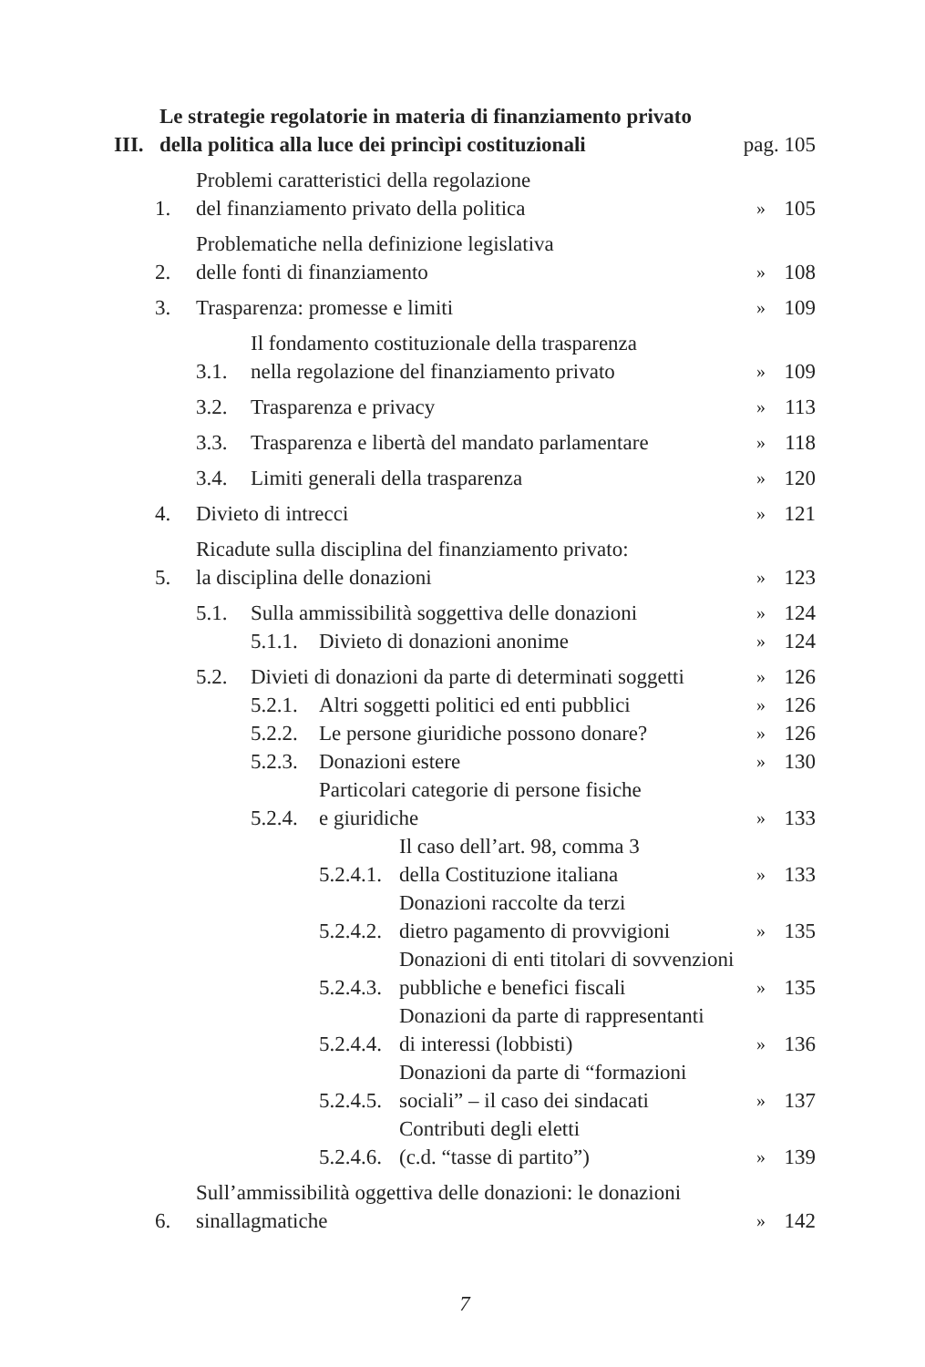III. Le strategie regolatorie in materia di finanziamento privato
della politica alla luce dei princìpi costituzionali pag. 105
1. Problemi caratteristici della regolazione
del finanziamento privato della politica » 105
2. Problematiche nella definizione legislativa
delle fonti di finanziamento » 108
3. Trasparenza: promesse e limiti » 109
3.1. Il fondamento costituzionale della trasparenza
nella regolazione del finanziamento privato » 109
3.2. Trasparenza e privacy » 113
3.3. Trasparenza e libertà del mandato parlamentare » 118
3.4. Limiti generali della trasparenza » 120
4. Divieto di intrecci » 121
5. Ricadute sulla disciplina del finanziamento privato:
la disciplina delle donazioni » 123
5.1. Sulla ammissibilità soggettiva delle donazioni » 124
5.1.1. Divieto di donazioni anonime » 124
5.2. Divieti di donazioni da parte di determinati soggetti » 126
5.2.1. Altri soggetti politici ed enti pubblici » 126
5.2.2. Le persone giuridiche possono donare? » 126
5.2.3. Donazioni estere » 130
5.2.4. Particolari categorie di persone fisiche
e giuridiche » 133
5.2.4.1. Il caso dell’art. 98, comma 3
della Costituzione italiana » 133
5.2.4.2. Donazioni raccolte da terzi
dietro pagamento di provvigioni » 135
5.2.4.3. Donazioni di enti titolari di sovvenzioni
pubbliche e benefici fiscali » 135
5.2.4.4. Donazioni da parte di rappresentanti
di interessi (lobbisti) » 136
5.2.4.5. Donazioni da parte di “formazioni
sociali” – il caso dei sindacati » 137
5.2.4.6. Contributi degli eletti
(c.d. “tasse di partito”) » 139
6. Sull’ammissibilità oggettiva delle donazioni: le donazioni
sinallagmatiche » 142
7